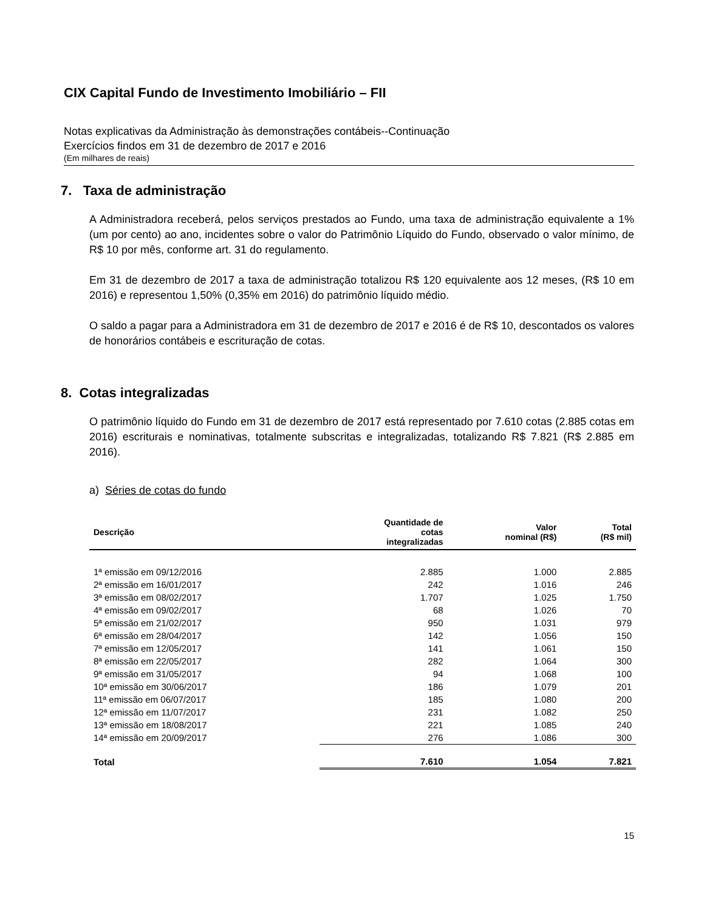CIX Capital Fundo de Investimento Imobiliário – FII
Notas explicativas da Administração às demonstrações contábeis--Continuação
Exercícios findos em 31 de dezembro de 2017 e 2016
(Em milhares de reais)
7. Taxa de administração
A Administradora receberá, pelos serviços prestados ao Fundo, uma taxa de administração equivalente a 1% (um por cento) ao ano, incidentes sobre o valor do Patrimônio Líquido do Fundo, observado o valor mínimo, de R$ 10 por mês, conforme art. 31 do regulamento.
Em 31 de dezembro de 2017 a taxa de administração totalizou R$ 120 equivalente aos 12 meses, (R$ 10 em 2016) e representou 1,50% (0,35% em 2016) do patrimônio líquido médio.
O saldo a pagar para a Administradora em 31 de dezembro de 2017 e 2016 é de R$ 10, descontados os valores de honorários contábeis e escrituração de cotas.
8. Cotas integralizadas
O patrimônio líquido do Fundo em 31 de dezembro de 2017 está representado por 7.610 cotas (2.885 cotas em 2016) escriturais e nominativas, totalmente subscritas e integralizadas, totalizando R$ 7.821 (R$ 2.885 em 2016).
a) Séries de cotas do fundo
| Descrição | Quantidade de cotas integralizadas | Valor nominal (R$) | Total (R$ mil) |
| --- | --- | --- | --- |
| 1ª emissão em 09/12/2016 | 2.885 | 1.000 | 2.885 |
| 2ª emissão em 16/01/2017 | 242 | 1.016 | 246 |
| 3ª emissão em 08/02/2017 | 1.707 | 1.025 | 1.750 |
| 4ª emissão em 09/02/2017 | 68 | 1.026 | 70 |
| 5ª emissão em 21/02/2017 | 950 | 1.031 | 979 |
| 6ª emissão em 28/04/2017 | 142 | 1.056 | 150 |
| 7ª emissão em 12/05/2017 | 141 | 1.061 | 150 |
| 8ª emissão em 22/05/2017 | 282 | 1.064 | 300 |
| 9ª emissão em 31/05/2017 | 94 | 1.068 | 100 |
| 10ª emissão em 30/06/2017 | 186 | 1.079 | 201 |
| 11ª emissão em 06/07/2017 | 185 | 1.080 | 200 |
| 12ª emissão em 11/07/2017 | 231 | 1.082 | 250 |
| 13ª emissão em 18/08/2017 | 221 | 1.085 | 240 |
| 14ª emissão em 20/09/2017 | 276 | 1.086 | 300 |
| Total | 7.610 | 1.054 | 7.821 |
15